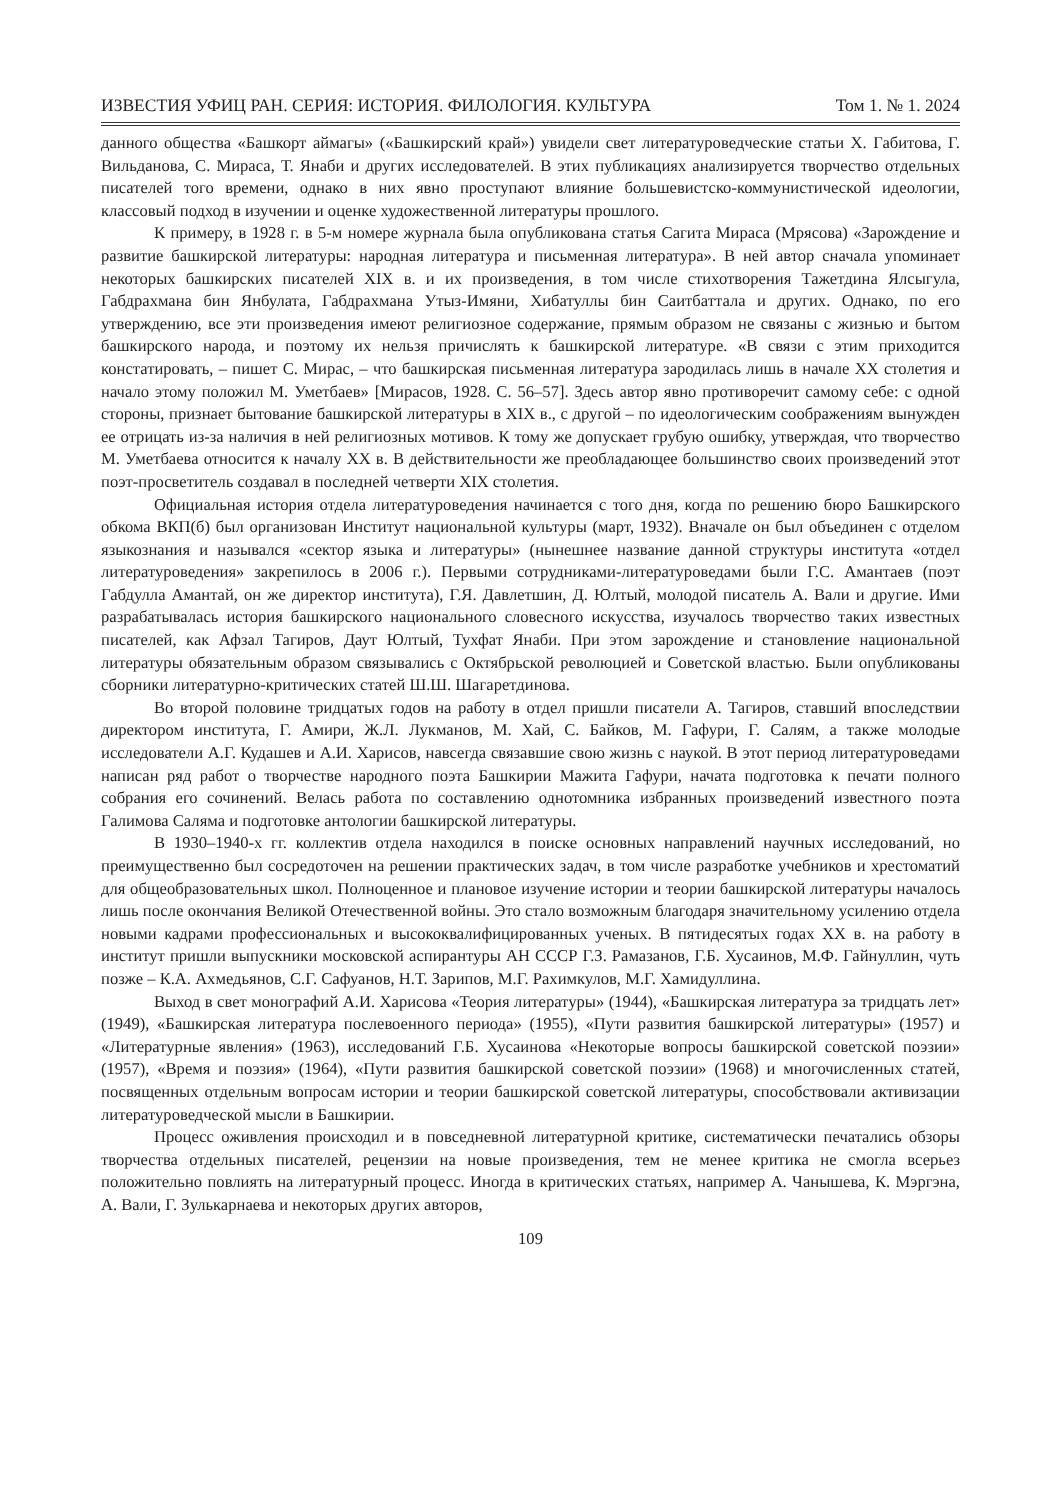ИЗВЕСТИЯ УФИЦ РАН. СЕРИЯ: ИСТОРИЯ. ФИЛОЛОГИЯ. КУЛЬТУРА Том 1. № 1. 2024
данного общества «Башкорт аймагы» («Башкирский край») увидели свет литературоведческие статьи Х. Габитова, Г. Вильданова, С. Мираса, Т. Янаби и других исследователей. В этих публикациях анализируется творчество отдельных писателей того времени, однако в них явно проступают влияние большевистско-коммунистической идеологии, классовый подход в изучении и оценке художественной литературы прошлого.
К примеру, в 1928 г. в 5-м номере журнала была опубликована статья Сагита Мираса (Мрясова) «Зарождение и развитие башкирской литературы: народная литература и письменная литература». В ней автор сначала упоминает некоторых башкирских писателей XIX в. и их произведения, в том числе стихотворения Тажетдина Ялсыгула, Габдрахмана бин Янбулата, Габдрахмана Утыз-Имяни, Хибатуллы бин Саитбаттала и других. Однако, по его утверждению, все эти произведения имеют религиозное содержание, прямым образом не связаны с жизнью и бытом башкирского народа, и поэтому их нельзя причислять к башкирской литературе. «В связи с этим приходится констатировать, – пишет С. Мирас, – что башкирская письменная литература зародилась лишь в начале XX столетия и начало этому положил М. Уметбаев» [Мирасов, 1928. С. 56–57]. Здесь автор явно противоречит самому себе: с одной стороны, признает бытование башкирской литературы в XIX в., с другой – по идеологическим соображениям вынужден ее отрицать из-за наличия в ней религиозных мотивов. К тому же допускает грубую ошибку, утверждая, что творчество М. Уметбаева относится к началу XX в. В действительности же преобладающее большинство своих произведений этот поэт-просветитель создавал в последней четверти XIX столетия.
Официальная история отдела литературоведения начинается с того дня, когда по решению бюро Башкирского обкома ВКП(б) был организован Институт национальной культуры (март, 1932). Вначале он был объединен с отделом языкознания и назывался «сектор языка и литературы» (нынешнее название данной структуры института «отдел литературоведения» закрепилось в 2006 г.). Первыми сотрудниками-литературоведами были Г.С. Амантаев (поэт Габдулла Амантай, он же директор института), Г.Я. Давлетшин, Д. Юлтый, молодой писатель А. Вали и другие. Ими разрабатывалась история башкирского национального словесного искусства, изучалось творчество таких известных писателей, как Афзал Тагиров, Даут Юлтый, Тухфат Янаби. При этом зарождение и становление национальной литературы обязательным образом связывались с Октябрьской революцией и Советской властью. Были опубликованы сборники литературно-критических статей Ш.Ш. Шагаретдинова.
Во второй половине тридцатых годов на работу в отдел пришли писатели А. Тагиров, ставший впоследствии директором института, Г. Амири, Ж.Л. Лукманов, М. Хай, С. Байков, М. Гафури, Г. Салям, а также молодые исследователи А.Г. Кудашев и А.И. Харисов, навсегда связавшие свою жизнь с наукой. В этот период литературоведами написан ряд работ о творчестве народного поэта Башкирии Мажита Гафури, начата подготовка к печати полного собрания его сочинений. Велась работа по составлению однотомника избранных произведений известного поэта Галимова Саляма и подготовке антологии башкирской литературы.
В 1930–1940-х гг. коллектив отдела находился в поиске основных направлений научных исследований, но преимущественно был сосредоточен на решении практических задач, в том числе разработке учебников и хрестоматий для общеобразовательных школ. Полноценное и плановое изучение истории и теории башкирской литературы началось лишь после окончания Великой Отечественной войны. Это стало возможным благодаря значительному усилению отдела новыми кадрами профессиональных и высококвалифицированных ученых. В пятидесятых годах XX в. на работу в институт пришли выпускники московской аспирантуры АН СССР Г.З. Рамазанов, Г.Б. Хусаинов, М.Ф. Гайнуллин, чуть позже – К.А. Ахмедьянов, С.Г. Сафуанов, Н.Т. Зарипов, М.Г. Рахимкулов, М.Г. Хамидуллина.
Выход в свет монографий А.И. Харисова «Теория литературы» (1944), «Башкирская литература за тридцать лет» (1949), «Башкирская литература послевоенного периода» (1955), «Пути развития башкирской литературы» (1957) и «Литературные явления» (1963), исследований Г.Б. Хусаинова «Некоторые вопросы башкирской советской поэзии» (1957), «Время и поэзия» (1964), «Пути развития башкирской советской поэзии» (1968) и многочисленных статей, посвященных отдельным вопросам истории и теории башкирской советской литературы, способствовали активизации литературоведческой мысли в Башкирии.
Процесс оживления происходил и в повседневной литературной критике, систематически печатались обзоры творчества отдельных писателей, рецензии на новые произведения, тем не менее критика не смогла всерьез положительно повлиять на литературный процесс. Иногда в критических статьях, например А. Чанышева, К. Мэргэна, А. Вали, Г. Зулькарнаева и некоторых других авторов,
109